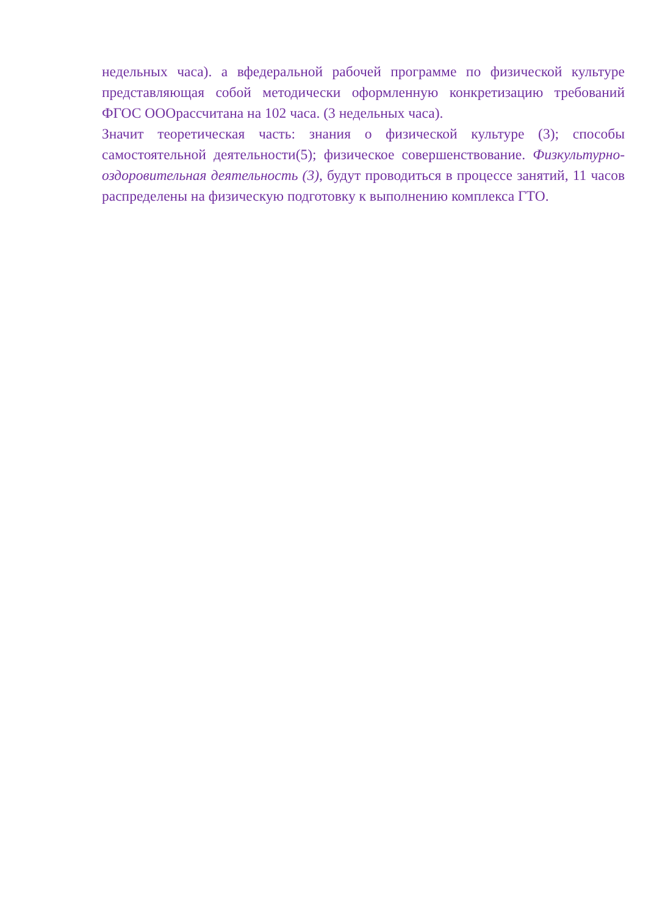недельных часа). а вфедеральной рабочей программе по физической культуре представляющая собой методически оформленную конкретизацию требований ФГОС ОООрассчитана на 102 часа. (3 недельных часа).
Значит теоретическая часть: знания о физической культуре (3); способы самостоятельной деятельности(5); физическое совершенствование. Физкультурно-оздоровительная деятельность (3), будут проводиться в процессе занятий, 11 часов распределены на физическую подготовку к выполнению комплекса ГТО.